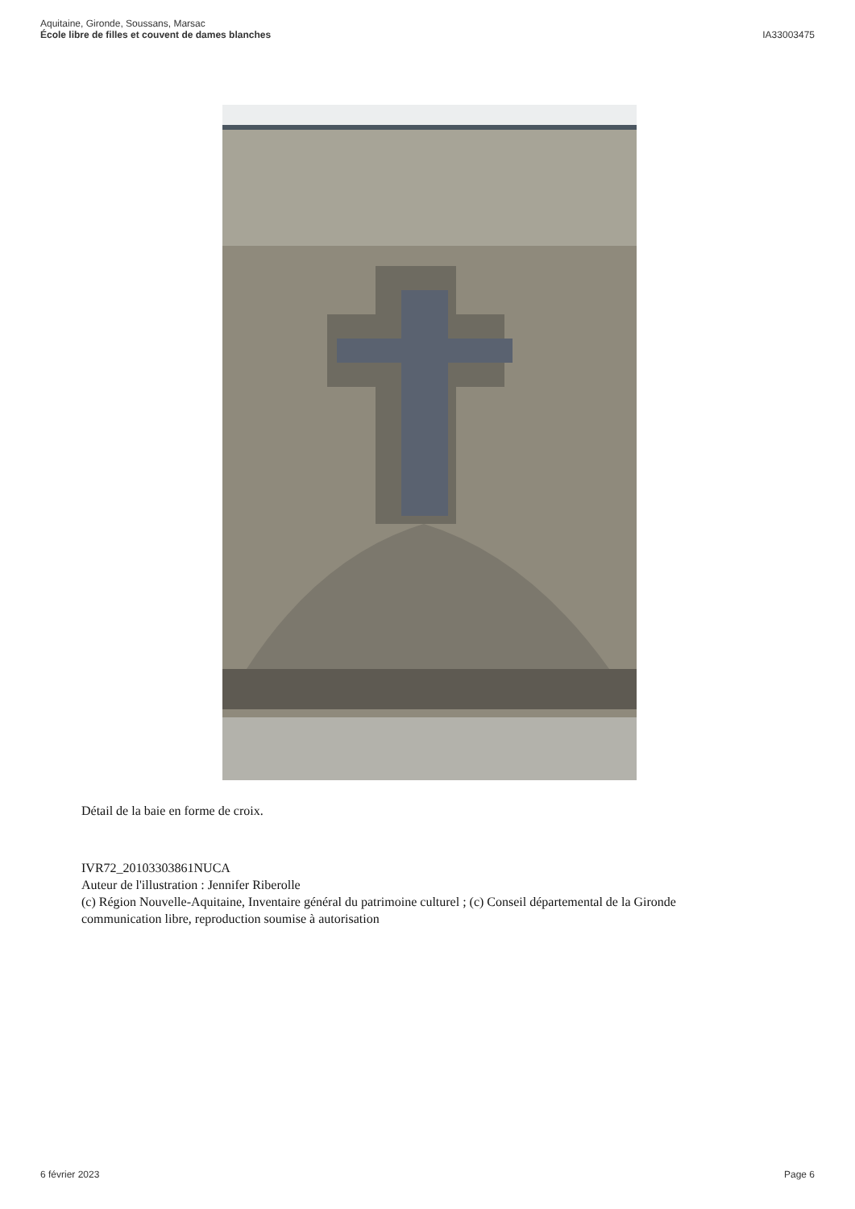Aquitaine, Gironde, Soussans, Marsac
École libre de filles et couvent de dames blanches
IA33003475
Détail de la baie en forme de croix.
IVR72_20103303861NUCA
Auteur de l'illustration : Jennifer Riberolle
(c) Région Nouvelle-Aquitaine, Inventaire général du patrimoine culturel ; (c) Conseil départemental de la Gironde
communication libre, reproduction soumise à autorisation
6 février 2023 Page 6